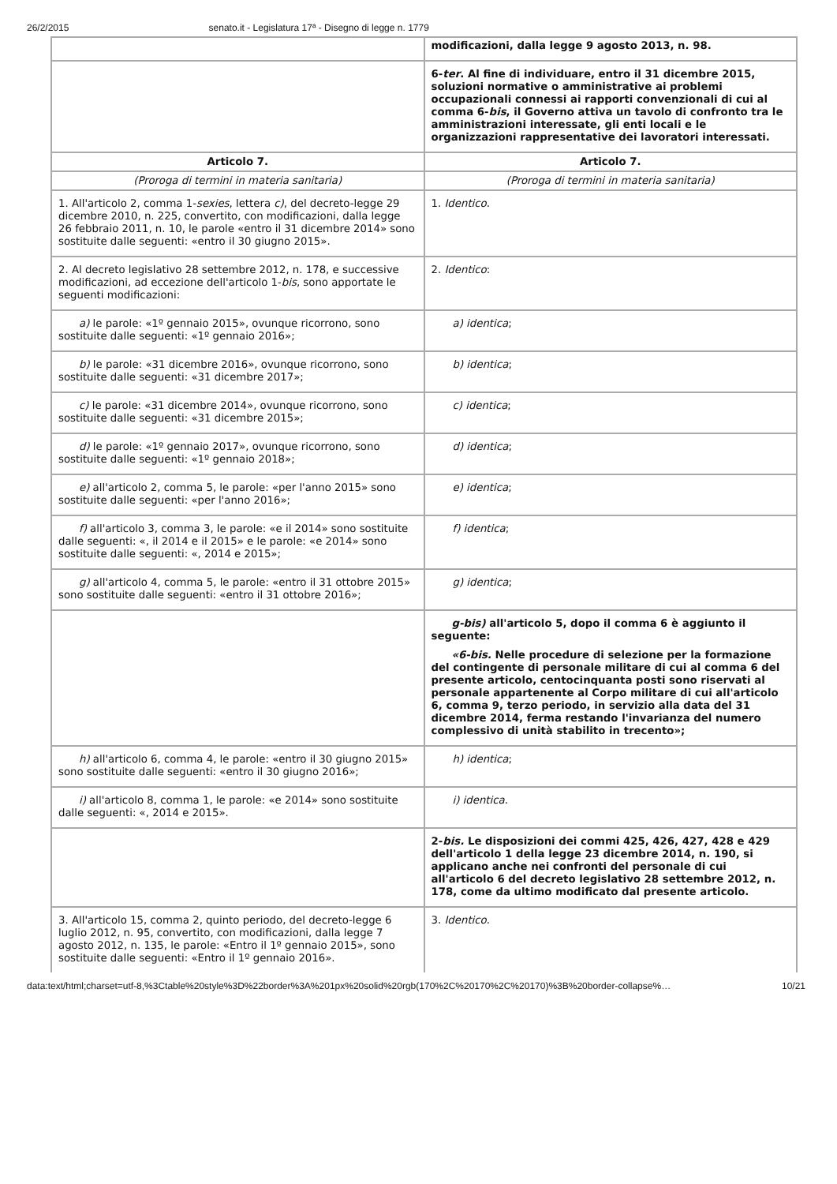26/2/2015 senato.it - Legislatura 17ª - Disegno di legge n. 1779
| | modificazioni, dalla legge 9 agosto 2013, n. 98. |
| | 6- ter . Al fine di individuare, entro il 31 dicembre 2015, soluzioni normative o amministrative ai problemi occupazionali connessi ai rapporti convenzionali di cui al comma 6- bis , il Governo attiva un tavolo di confronto tra le amministrazioni interessate, gli enti locali e le organizzazioni rappresentative dei lavoratori interessati. |
| Articolo 7. | Articolo 7. |
| (Proroga di termini in materia sanitaria) | (Proroga di termini in materia sanitaria) |
| 1. All'articolo 2, comma 1- sexies , lettera c) , del decreto-legge 29 dicembre 2010, n. 225, convertito, con modificazioni, dalla legge 26 febbraio 2011, n. 10, le parole «entro il 31 dicembre 2014» sono sostituite dalle seguenti: «entro il 30 giugno 2015». | 1. Identico . |
| 2. Al decreto legislativo 28 settembre 2012, n. 178, e successive modificazioni, ad eccezione dell'articolo 1- bis , sono apportate le seguenti modificazioni: | 2. Identico : |
| a) le parole: «1º gennaio 2015», ovunque ricorrono, sono sostituite dalle seguenti: «1º gennaio 2016»; | a) identica ; |
| b) le parole: «31 dicembre 2016», ovunque ricorrono, sono sostituite dalle seguenti: «31 dicembre 2017»; | b) identica ; |
| c) le parole: «31 dicembre 2014», ovunque ricorrono, sono sostituite dalle seguenti: «31 dicembre 2015»; | c) identica ; |
| d) le parole: «1º gennaio 2017», ovunque ricorrono, sono sostituite dalle seguenti: «1º gennaio 2018»; | d) identica ; |
| e) all'articolo 2, comma 5, le parole: «per l'anno 2015» sono sostituite dalle seguenti: «per l'anno 2016»; | e) identica ; |
| f) all'articolo 3, comma 3, le parole: «e il 2014» sono sostituite dalle seguenti: «, il 2014 e il 2015» e le parole: «e 2014» sono sostituite dalle seguenti: «, 2014 e 2015»; | f) identica ; |
| g) all'articolo 4, comma 5, le parole: «entro il 31 ottobre 2015» sono sostituite dalle seguenti: «entro il 31 ottobre 2016»; | g) identica ; |
| | g-bis) all'articolo 5, dopo il comma 6 è aggiunto il seguente: «6-bis. Nelle procedure di selezione per la formazione del contingente di personale militare di cui al comma 6 del presente articolo, centocinquanta posti sono riservati al personale appartenente al Corpo militare di cui all'articolo 6, comma 9, terzo periodo, in servizio alla data del 31 dicembre 2014, ferma restando l'invarianza del numero complessivo di unità stabilito in trecento»; |
| h) all'articolo 6, comma 4, le parole: «entro il 30 giugno 2015» sono sostituite dalle seguenti: «entro il 30 giugno 2016»; | h) identica ; |
| i) all'articolo 8, comma 1, le parole: «e 2014» sono sostituite dalle seguenti: «, 2014 e 2015». | i) identica . |
| | 2- bis. Le disposizioni dei commi 425, 426, 427, 428 e 429 dell'articolo 1 della legge 23 dicembre 2014, n. 190, si applicano anche nei confronti del personale di cui all'articolo 6 del decreto legislativo 28 settembre 2012, n. 178, come da ultimo modificato dal presente articolo. |
| 3. All'articolo 15, comma 2, quinto periodo, del decreto-legge 6 luglio 2012, n. 95, convertito, con modificazioni, dalla legge 7 agosto 2012, n. 135, le parole: «Entro il 1º gennaio 2015», sono sostituite dalle seguenti: «Entro il 1º gennaio 2016». | 3. Identico . |
data:text/html;charset=utf-8,%3Ctable%20style%3D%22border%3A%201px%20solid%20rgb(170%2C%20170%2C%20170)%3B%20border-collapse%… 10/21